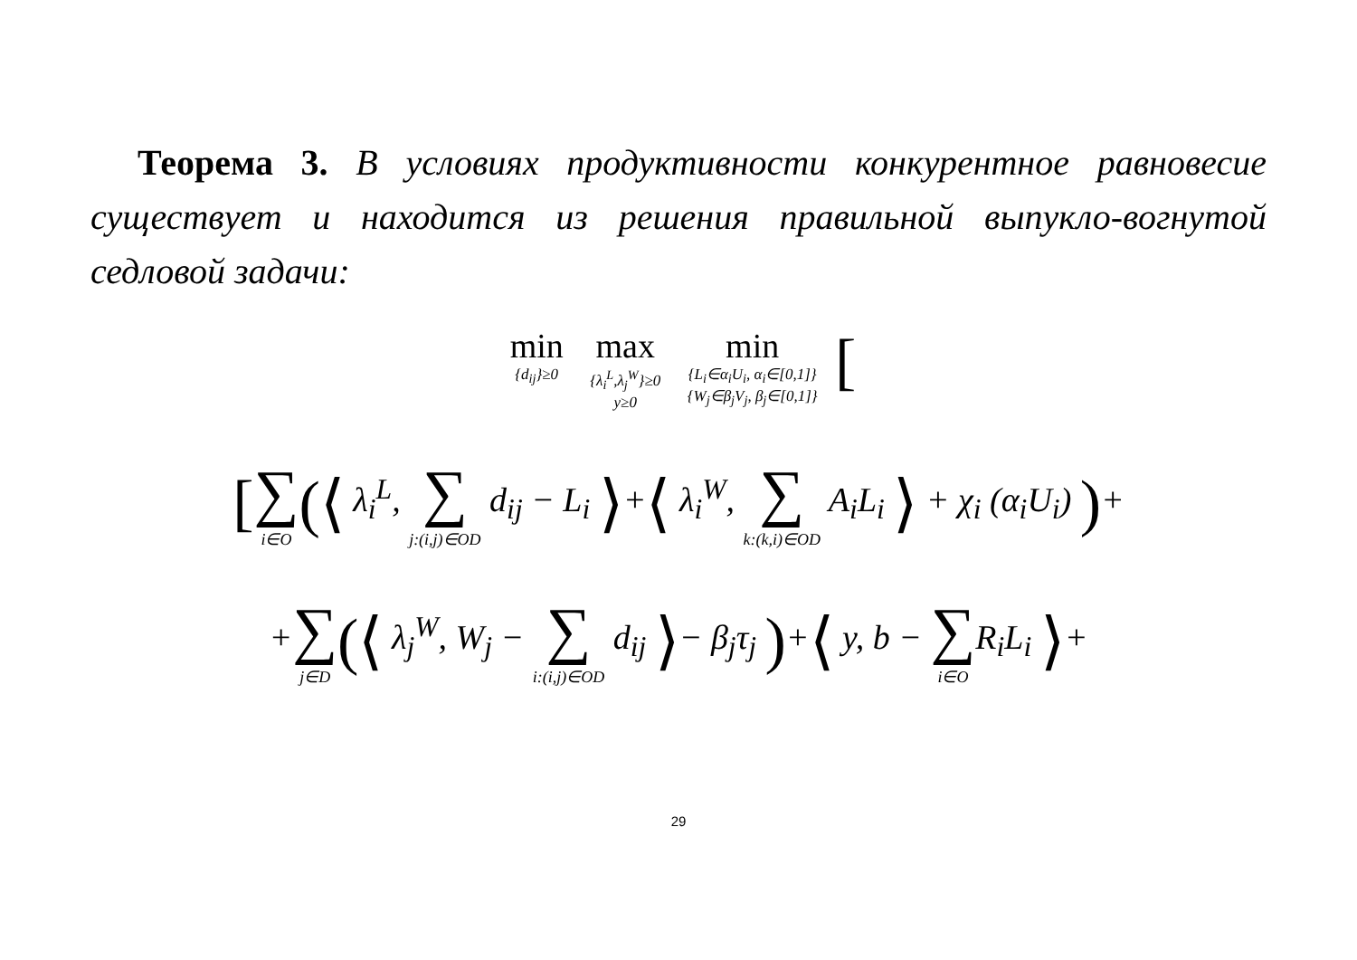Теорема 3. В условиях продуктивности конкурентное равновесие существует и находится из решения правильной выпукло-вогнутой седловой задачи:
min {d<sub>ij</sub>}≥0 max {λ<sub>i</sub><sup>L</sup>,λ<sub>j</sub><sup>W</sup>}≥0 y≥0 min {L<sub>i</sub>∈α<sub>i</sub>U<sub>i</sub>, α<sub>i</sub>∈[0,1]} {W<sub>j</sub>∈β<sub>j</sub>V<sub>j</sub>, β<sub>j</sub>∈[0,1]} [
[∑ i∈O(⟨ λ<sub>i</sub><sup>L</sup>, ∑ j:(i,j)∈OD d<sub>ij</sub> − L<sub>i</sub> ⟩+⟨ λ<sub>i</sub><sup>W</sup>, ∑ k:(k,i)∈OD A<sub>i</sub>L<sub>i</sub> ⟩ + χ<sub>i</sub> (α<sub>i</sub>U<sub>i</sub>) )+
+∑ j∈D(⟨ λ<sub>j</sub><sup>W</sup>, W<sub>j</sub> − ∑ i:(i,j)∈OD d<sub>ij</sub> ⟩− β<sub>j</sub>τ<sub>j</sub> )+⟨ y, b − ∑ i∈OR<sub>i</sub>L<sub>i</sub> ⟩+
29